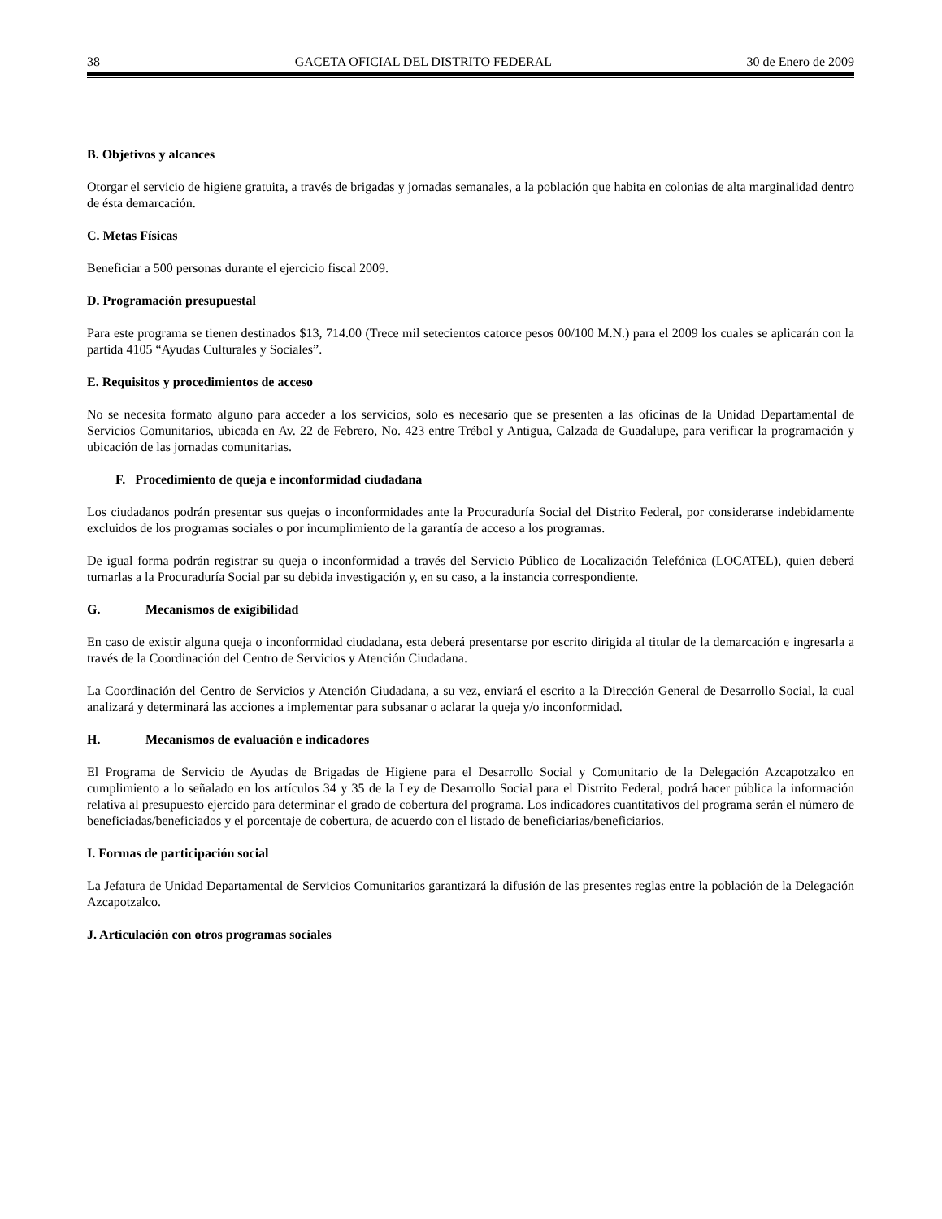38 GACETA OFICIAL DEL DISTRITO FEDERAL 30 de Enero de 2009
B. Objetivos y alcances
Otorgar el servicio de higiene gratuita, a través de brigadas y jornadas semanales, a la población que habita en colonias de alta marginalidad dentro de ésta demarcación.
C. Metas Físicas
Beneficiar a 500 personas durante el ejercicio fiscal 2009.
D. Programación presupuestal
Para este programa se tienen destinados $13, 714.00 (Trece mil setecientos catorce pesos 00/100 M.N.) para el 2009 los cuales se aplicarán con la partida 4105 “Ayudas Culturales y Sociales”.
E. Requisitos y procedimientos de acceso
No se necesita formato alguno para acceder a los servicios, solo es necesario que se presenten a las oficinas de la Unidad Departamental de Servicios Comunitarios, ubicada en Av. 22 de Febrero, No. 423 entre Trébol y Antigua, Calzada de Guadalupe, para verificar la programación y ubicación de las jornadas comunitarias.
F. Procedimiento de queja e inconformidad ciudadana
Los ciudadanos podrán presentar sus quejas o inconformidades ante la Procuraduría Social del Distrito Federal, por considerarse indebidamente excluidos de los programas sociales o por incumplimiento de la garantía de acceso a los programas.
De igual forma podrán registrar su queja o inconformidad a través del Servicio Público de Localización Telefónica (LOCATEL), quien deberá turnarlas a la Procuraduría Social par su debida investigación y, en su caso, a la instancia correspondiente.
G. Mecanismos de exigibilidad
En caso de existir alguna queja o inconformidad ciudadana, esta deberá presentarse por escrito dirigida al titular de la demarcación e ingresarla a través de la Coordinación del Centro de Servicios y Atención Ciudadana.
La Coordinación del Centro de Servicios y Atención Ciudadana, a su vez, enviará el escrito a la Dirección General de Desarrollo Social, la cual analizará y determinará las acciones a implementar para subsanar o aclarar la queja y/o inconformidad.
H. Mecanismos de evaluación e indicadores
El Programa de Servicio de Ayudas de Brigadas de Higiene para el Desarrollo Social y Comunitario de la Delegación Azcapotzalco en cumplimiento a lo señalado en los artículos 34 y 35 de la Ley de Desarrollo Social para el Distrito Federal, podrá hacer pública la información relativa al presupuesto ejercido para determinar el grado de cobertura del programa. Los indicadores cuantitativos del programa serán el número de beneficiadas/beneficiados y el porcentaje de cobertura, de acuerdo con el listado de beneficiarias/beneficiarios.
I. Formas de participación social
La Jefatura de Unidad Departamental de Servicios Comunitarios garantizará la difusión de las presentes reglas entre la población de la Delegación Azcapotzalco.
J. Articulación con otros programas sociales